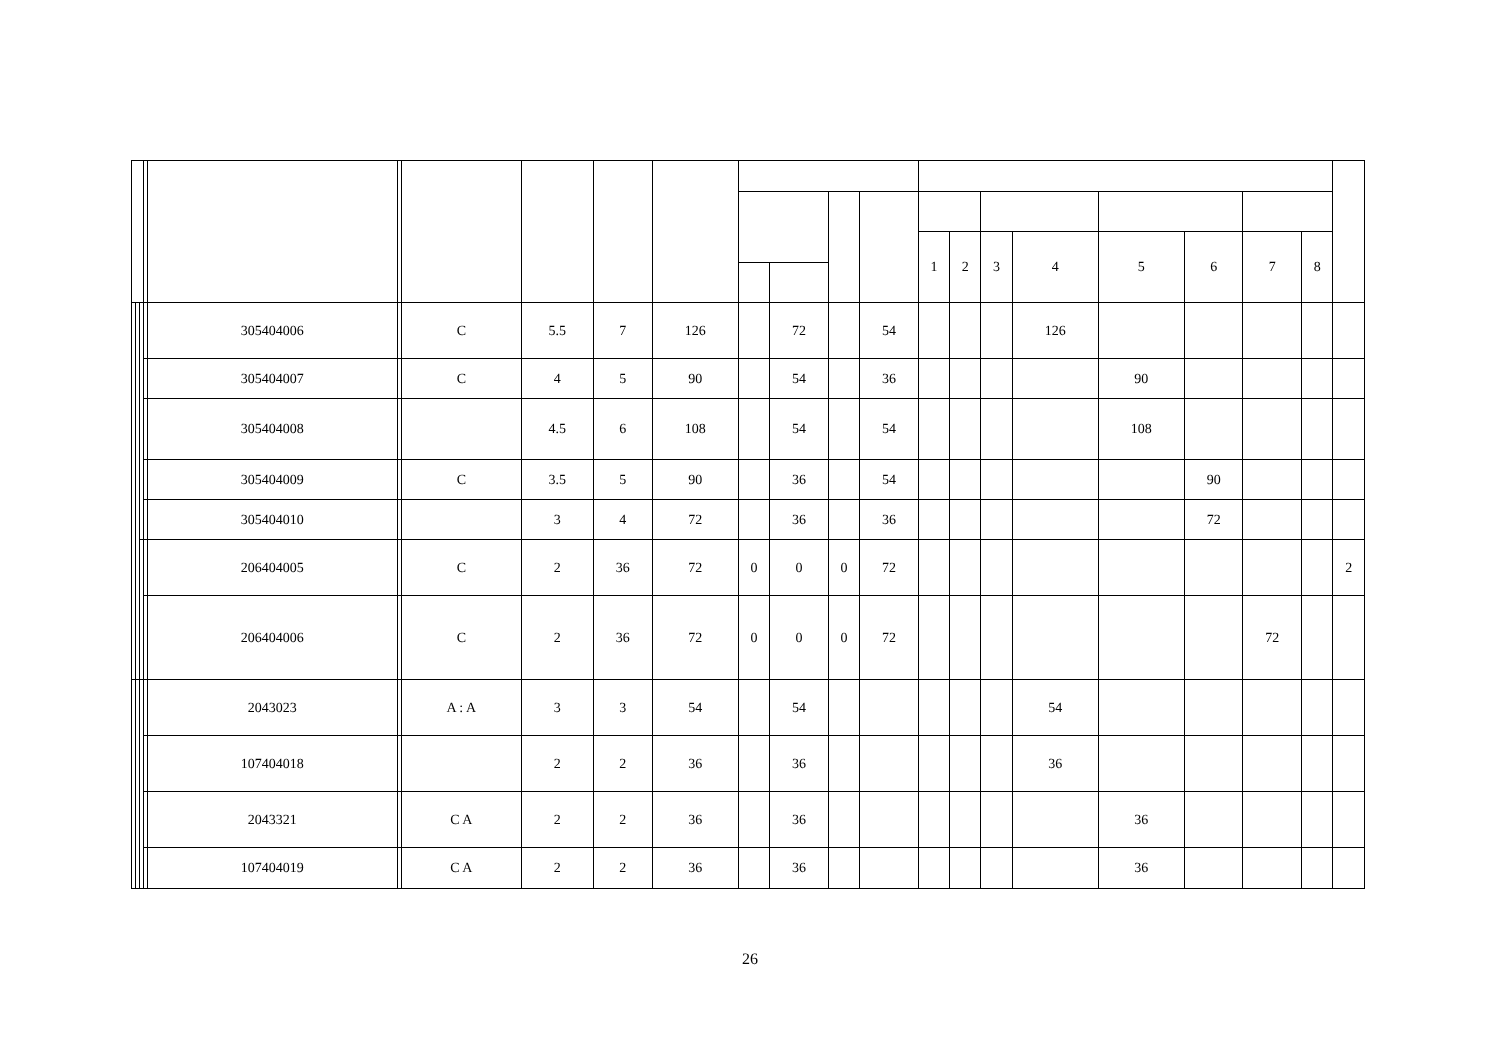| | | | | | | | | | | | | | | 1 | 2 | 3 | 4 | 5 | 6 | 7 | 8 | |
| --- | --- | --- | --- | --- | --- | --- | --- | --- | --- | --- | --- | --- | --- | --- | --- | --- | --- | --- | --- | --- | --- | --- |
| | | | | 305404006 | | C | 5.5 | 7 | 126 | | 72 | | 54 | | | | 126 | | | | | |
| | | | | 305404007 | | C | 4 | 5 | 90 | | 54 | | 36 | | | | | 90 | | | | |
| | | | | 305404008 | | | 4.5 | 6 | 108 | | 54 | | 54 | | | | | 108 | | | | |
| | | | | 305404009 | | C | 3.5 | 5 | 90 | | 36 | | 54 | | | | | | 90 | | | |
| | | | | 305404010 | | | 3 | 4 | 72 | | 36 | | 36 | | | | | | 72 | | | |
| | | | | 206404005 | | C | 2 | 36 | 72 | 0 | 0 | 0 | 72 | | | | | | | | | 2 |
| | | | | 206404006 | | C | 2 | 36 | 72 | 0 | 0 | 0 | 72 | | | | | | | 72 | | |
| | | | | 2043023 | | A : A | 3 | 3 | 54 | | 54 | | | | | | 54 | | | | | |
| | | | | 107404018 | | | 2 | 2 | 36 | | 36 | | | | | | 36 | | | | | |
| | | | | 2043321 | | C A | 2 | 2 | 36 | | 36 | | | | | | | 36 | | | | |
| | | | | 107404019 | | C A | 2 | 2 | 36 | | 36 | | | | | | | 36 | | | | |
26